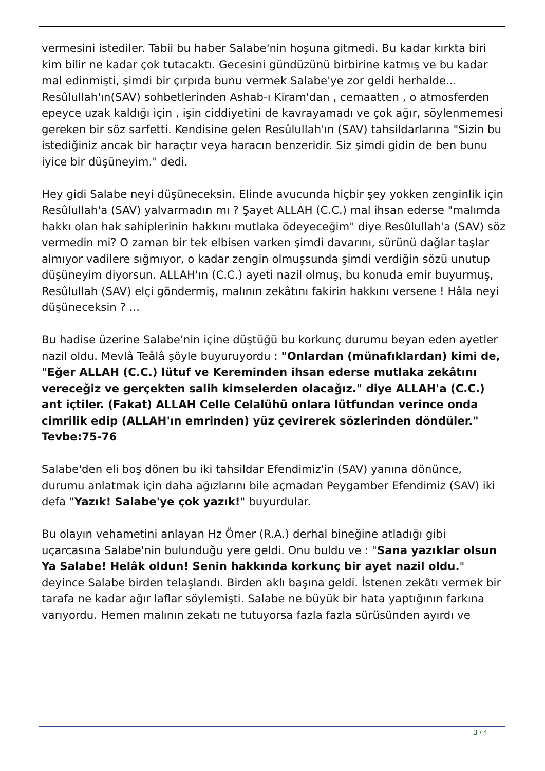vermesini istediler. Tabii bu haber Salabe'nin hoşuna gitmedi. Bu kadar kırkta biri kim bilir ne kadar çok tutacaktı. Gecesini gündüzünü birbirine katmış ve bu kadar mal edinmişti, şimdi bir çırpıda bunu vermek Salabe'ye zor geldi herhalde... Resûlullah'ın(SAV) sohbetlerinden Ashab-ı Kiram'dan , cemaatten , o atmosferden epeyce uzak kaldığı için , işin ciddiyetini de kavrayamadı ve çok ağır, söylenmemesi gereken bir söz sarfetti. Kendisine gelen Resûlullah'ın (SAV) tahsildarlarına "Sizin bu istediğiniz ancak bir haraçtır veya haracın benzeridir. Siz şimdi gidin de ben bunu iyice bir düşüneyim." dedi.
Hey gidi Salabe neyi düşüneceksin. Elinde avucunda hiçbir şey yokken zenginlik için Resûlullah'a (SAV) yalvarmadın mı ? Şayet ALLAH (C.C.) mal ihsan ederse "malımda hakkı olan hak sahiplerinin hakkını mutlaka ödeyeceğim" diye Resûlullah'a (SAV) söz vermedin mi? O zaman bir tek elbisen varken şimdi davarını, sürünü dağlar taşlar almıyor vadilere sığmıyor, o kadar zengin olmuşsunda şimdi verdiğin sözü unutup düşüneyim diyorsun. ALLAH'ın (C.C.) ayeti nazil olmuş, bu konuda emir buyurmuş, Resûlullah (SAV) elçi göndermiş, malının zekâtını fakirin hakkını versene ! Hâla neyi düşüneceksin ? ...
Bu hadise üzerine Salabe'nin içine düştüğü bu korkunç durumu beyan eden ayetler nazil oldu. Mevlâ Teâlâ şöyle buyuruyordu : "Onlardan (münafıklardan) kimi de, "Eğer ALLAH (C.C.) lütuf ve Kereminden ihsan ederse mutlaka zekâtını vereceğiz ve gerçekten salih kimselerden olacağız." diye ALLAH'a (C.C.) ant içtiler. (Fakat) ALLAH Celle Celalühü onlara lütfundan verince onda cimrilik edip (ALLAH'ın emrinden) yüz çevirerek sözlerinden döndüler." Tevbe:75-76
Salabe'den eli boş dönen bu iki tahsildar Efendimiz'in (SAV) yanına dönünce, durumu anlatmak için daha ağızlarını bile açmadan Peygamber Efendimiz (SAV) iki defa "Yazık! Salabe'ye çok yazık!" buyurdular.
Bu olayın vehametini anlayan Hz Ömer (R.A.) derhal bineğine atladığı gibi uçarcasına Salabe'nin bulunduğu yere geldi. Onu buldu ve : "Sana yazıklar olsun Ya Salabe! Helâk oldun! Senin hakkında korkunç bir ayet nazil oldu." deyince Salabe birden telaşlandı. Birden aklı başına geldi. İstenen zekâtı vermek bir tarafa ne kadar ağır laflar söylemişti. Salabe ne büyük bir hata yaptığının farkına varıyordu. Hemen malının zekatı ne tutuyorsa fazla fazla sürüsünden ayırdı ve
3 / 4